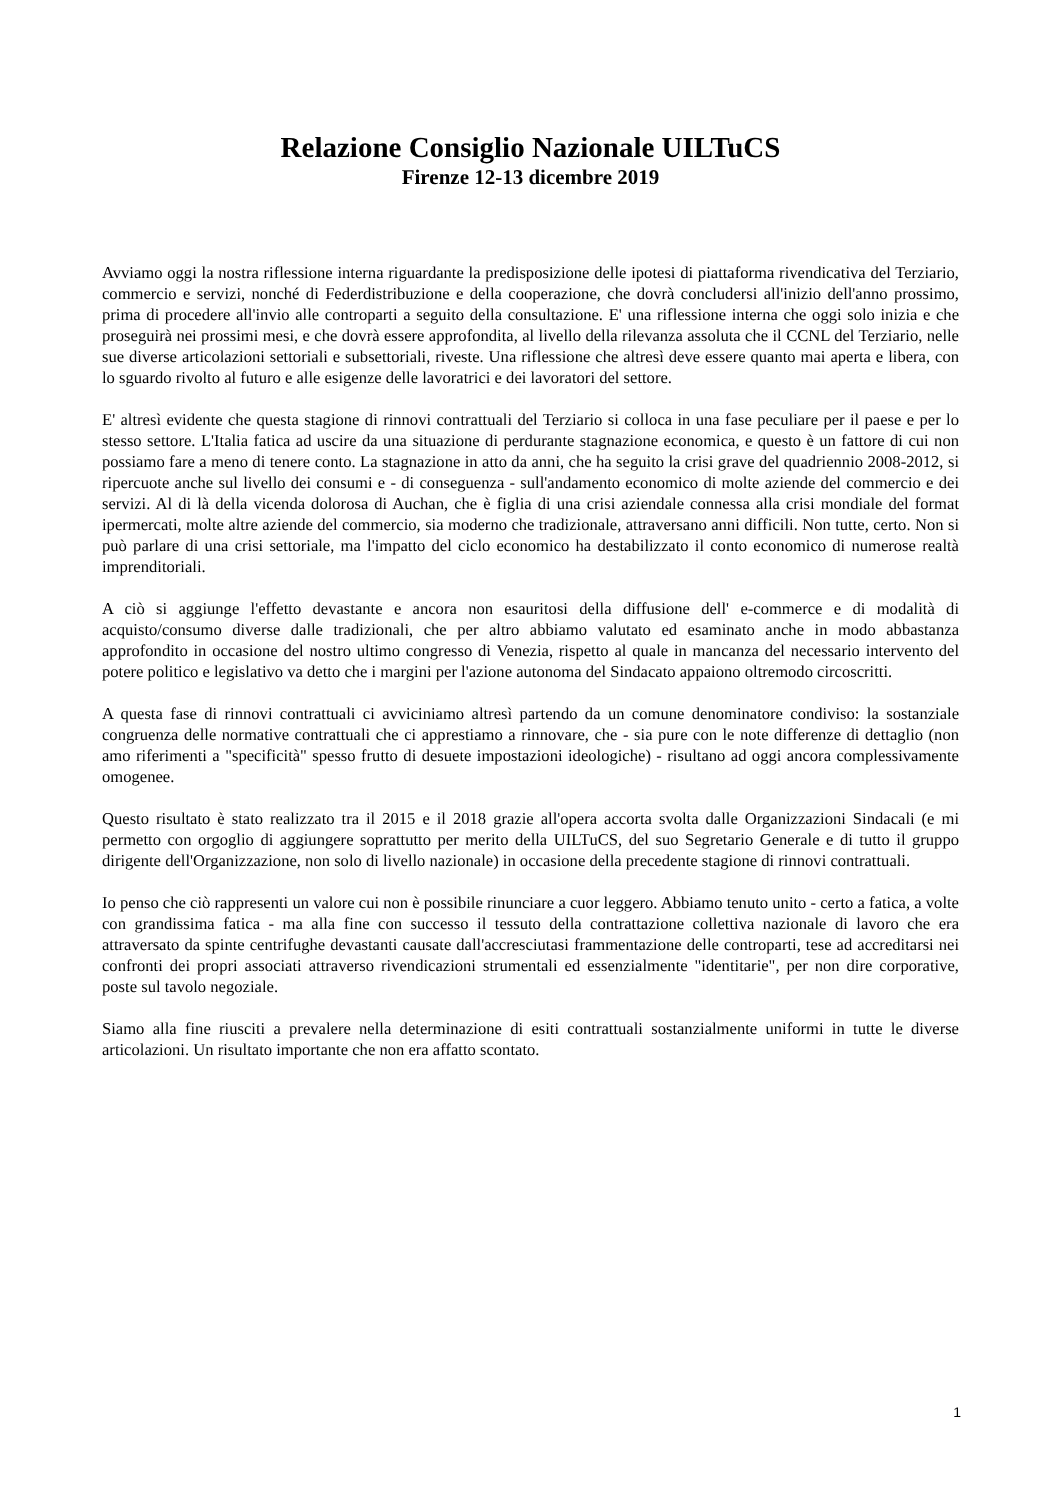Relazione Consiglio Nazionale UILTuCS
Firenze 12-13 dicembre 2019
Avviamo oggi la nostra riflessione interna riguardante la predisposizione delle ipotesi di piattaforma rivendicativa del Terziario, commercio e servizi, nonché di Federdistribuzione e della cooperazione, che dovrà concludersi all'inizio dell'anno prossimo, prima di procedere all'invio alle controparti a seguito della consultazione. E' una riflessione interna che oggi solo inizia e che proseguirà nei prossimi mesi, e che dovrà essere approfondita, al livello della rilevanza assoluta che il CCNL del Terziario, nelle sue diverse articolazioni settoriali e subsettoriali, riveste. Una riflessione che altresì deve essere quanto mai aperta e libera, con lo sguardo rivolto al futuro e alle esigenze delle lavoratrici e dei lavoratori del settore.
E' altresì evidente che questa stagione di rinnovi contrattuali del Terziario si colloca in una fase peculiare per il paese e per lo stesso settore. L'Italia fatica ad uscire da una situazione di perdurante stagnazione economica, e questo è un fattore di cui non possiamo fare a meno di tenere conto. La stagnazione in atto da anni, che ha seguito la crisi grave del quadriennio 2008-2012, si ripercuote anche sul livello dei consumi e - di conseguenza - sull'andamento economico di molte aziende del commercio e dei servizi. Al di là della vicenda dolorosa di Auchan, che è figlia di una crisi aziendale connessa alla crisi mondiale del format ipermercati, molte altre aziende del commercio, sia moderno che tradizionale, attraversano anni difficili. Non tutte, certo. Non si può parlare di una crisi settoriale, ma l'impatto del ciclo economico ha destabilizzato il conto economico di numerose realtà imprenditoriali.
A ciò si aggiunge l'effetto devastante e ancora non esauritosi della diffusione dell' e-commerce e di modalità di acquisto/consumo diverse dalle tradizionali, che per altro abbiamo valutato ed esaminato anche in modo abbastanza approfondito in occasione del nostro ultimo congresso di Venezia, rispetto al quale in mancanza del necessario intervento del potere politico e legislativo va detto che i margini per l'azione autonoma del Sindacato appaiono oltremodo circoscritti.
A questa fase di rinnovi contrattuali ci avviciniamo altresì partendo da un comune denominatore condiviso: la sostanziale congruenza delle normative contrattuali che ci apprestiamo a rinnovare, che - sia pure con le note differenze di dettaglio (non amo riferimenti a "specificità" spesso frutto di desuete impostazioni ideologiche) - risultano ad oggi ancora complessivamente omogenee.
Questo risultato è stato realizzato tra il 2015 e il 2018 grazie all'opera accorta svolta dalle Organizzazioni Sindacali (e mi permetto con orgoglio di aggiungere soprattutto per merito della UILTuCS, del suo Segretario Generale e di tutto il gruppo dirigente dell'Organizzazione, non solo di livello nazionale) in occasione della precedente stagione di rinnovi contrattuali.
Io penso che ciò rappresenti un valore cui non è possibile rinunciare a cuor leggero. Abbiamo tenuto unito - certo a fatica, a volte con grandissima fatica - ma alla fine con successo il tessuto della contrattazione collettiva nazionale di lavoro che era attraversato da spinte centrifughe devastanti causate dall'accresciutasi frammentazione delle controparti, tese ad accreditarsi nei confronti dei propri associati attraverso rivendicazioni strumentali ed essenzialmente "identitarie", per non dire corporative, poste sul tavolo negoziale.
Siamo alla fine riusciti a prevalere nella determinazione di esiti contrattuali sostanzialmente uniformi in tutte le diverse articolazioni. Un risultato importante che non era affatto scontato.
1